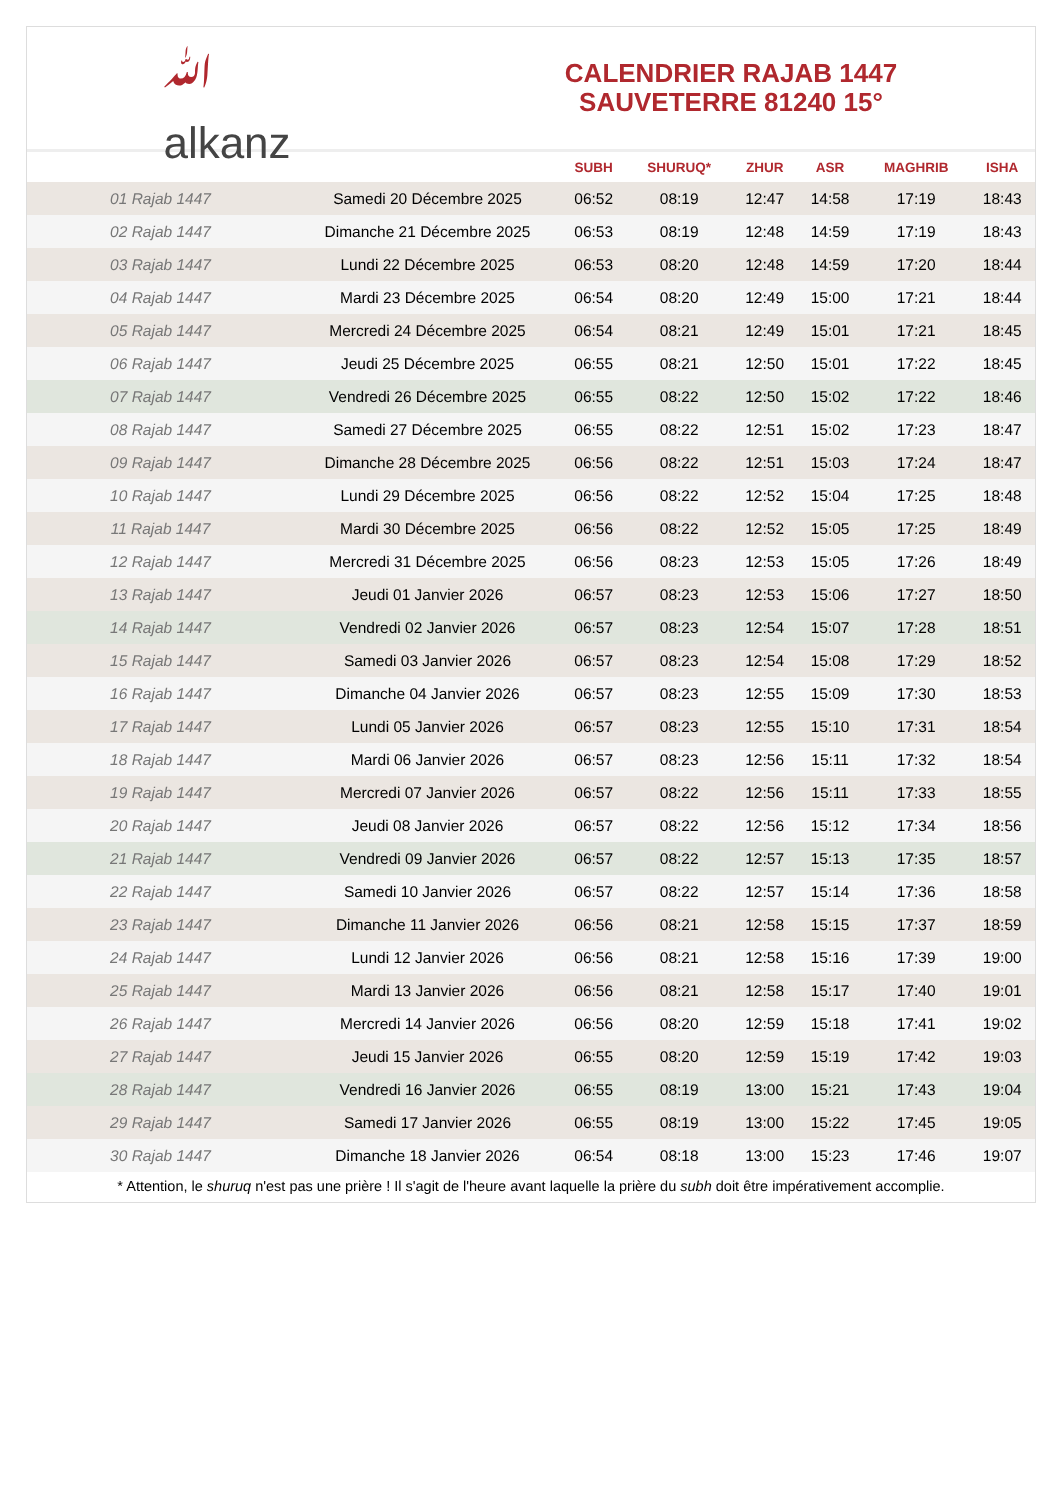ﷲ
alkanz
CALENDRIER RAJAB 1447
SAUVETERRE 81240 15°
| | | SUBH | SHURUQ* | ZHUR | ASR | MAGHRIB | ISHA |
| --- | --- | --- | --- | --- | --- | --- | --- |
| 01 Rajab 1447 | Samedi 20 Décembre 2025 | 06:52 | 08:19 | 12:47 | 14:58 | 17:19 | 18:43 |
| 02 Rajab 1447 | Dimanche 21 Décembre 2025 | 06:53 | 08:19 | 12:48 | 14:59 | 17:19 | 18:43 |
| 03 Rajab 1447 | Lundi 22 Décembre 2025 | 06:53 | 08:20 | 12:48 | 14:59 | 17:20 | 18:44 |
| 04 Rajab 1447 | Mardi 23 Décembre 2025 | 06:54 | 08:20 | 12:49 | 15:00 | 17:21 | 18:44 |
| 05 Rajab 1447 | Mercredi 24 Décembre 2025 | 06:54 | 08:21 | 12:49 | 15:01 | 17:21 | 18:45 |
| 06 Rajab 1447 | Jeudi 25 Décembre 2025 | 06:55 | 08:21 | 12:50 | 15:01 | 17:22 | 18:45 |
| 07 Rajab 1447 | Vendredi 26 Décembre 2025 | 06:55 | 08:22 | 12:50 | 15:02 | 17:22 | 18:46 |
| 08 Rajab 1447 | Samedi 27 Décembre 2025 | 06:55 | 08:22 | 12:51 | 15:02 | 17:23 | 18:47 |
| 09 Rajab 1447 | Dimanche 28 Décembre 2025 | 06:56 | 08:22 | 12:51 | 15:03 | 17:24 | 18:47 |
| 10 Rajab 1447 | Lundi 29 Décembre 2025 | 06:56 | 08:22 | 12:52 | 15:04 | 17:25 | 18:48 |
| 11 Rajab 1447 | Mardi 30 Décembre 2025 | 06:56 | 08:22 | 12:52 | 15:05 | 17:25 | 18:49 |
| 12 Rajab 1447 | Mercredi 31 Décembre 2025 | 06:56 | 08:23 | 12:53 | 15:05 | 17:26 | 18:49 |
| 13 Rajab 1447 | Jeudi 01 Janvier 2026 | 06:57 | 08:23 | 12:53 | 15:06 | 17:27 | 18:50 |
| 14 Rajab 1447 | Vendredi 02 Janvier 2026 | 06:57 | 08:23 | 12:54 | 15:07 | 17:28 | 18:51 |
| 15 Rajab 1447 | Samedi 03 Janvier 2026 | 06:57 | 08:23 | 12:54 | 15:08 | 17:29 | 18:52 |
| 16 Rajab 1447 | Dimanche 04 Janvier 2026 | 06:57 | 08:23 | 12:55 | 15:09 | 17:30 | 18:53 |
| 17 Rajab 1447 | Lundi 05 Janvier 2026 | 06:57 | 08:23 | 12:55 | 15:10 | 17:31 | 18:54 |
| 18 Rajab 1447 | Mardi 06 Janvier 2026 | 06:57 | 08:23 | 12:56 | 15:11 | 17:32 | 18:54 |
| 19 Rajab 1447 | Mercredi 07 Janvier 2026 | 06:57 | 08:22 | 12:56 | 15:11 | 17:33 | 18:55 |
| 20 Rajab 1447 | Jeudi 08 Janvier 2026 | 06:57 | 08:22 | 12:56 | 15:12 | 17:34 | 18:56 |
| 21 Rajab 1447 | Vendredi 09 Janvier 2026 | 06:57 | 08:22 | 12:57 | 15:13 | 17:35 | 18:57 |
| 22 Rajab 1447 | Samedi 10 Janvier 2026 | 06:57 | 08:22 | 12:57 | 15:14 | 17:36 | 18:58 |
| 23 Rajab 1447 | Dimanche 11 Janvier 2026 | 06:56 | 08:21 | 12:58 | 15:15 | 17:37 | 18:59 |
| 24 Rajab 1447 | Lundi 12 Janvier 2026 | 06:56 | 08:21 | 12:58 | 15:16 | 17:39 | 19:00 |
| 25 Rajab 1447 | Mardi 13 Janvier 2026 | 06:56 | 08:21 | 12:58 | 15:17 | 17:40 | 19:01 |
| 26 Rajab 1447 | Mercredi 14 Janvier 2026 | 06:56 | 08:20 | 12:59 | 15:18 | 17:41 | 19:02 |
| 27 Rajab 1447 | Jeudi 15 Janvier 2026 | 06:55 | 08:20 | 12:59 | 15:19 | 17:42 | 19:03 |
| 28 Rajab 1447 | Vendredi 16 Janvier 2026 | 06:55 | 08:19 | 13:00 | 15:21 | 17:43 | 19:04 |
| 29 Rajab 1447 | Samedi 17 Janvier 2026 | 06:55 | 08:19 | 13:00 | 15:22 | 17:45 | 19:05 |
| 30 Rajab 1447 | Dimanche 18 Janvier 2026 | 06:54 | 08:18 | 13:00 | 15:23 | 17:46 | 19:07 |
* Attention, le shuruq n'est pas une prière ! Il s'agit de l'heure avant laquelle la prière du subh doit être impérativement accomplie.